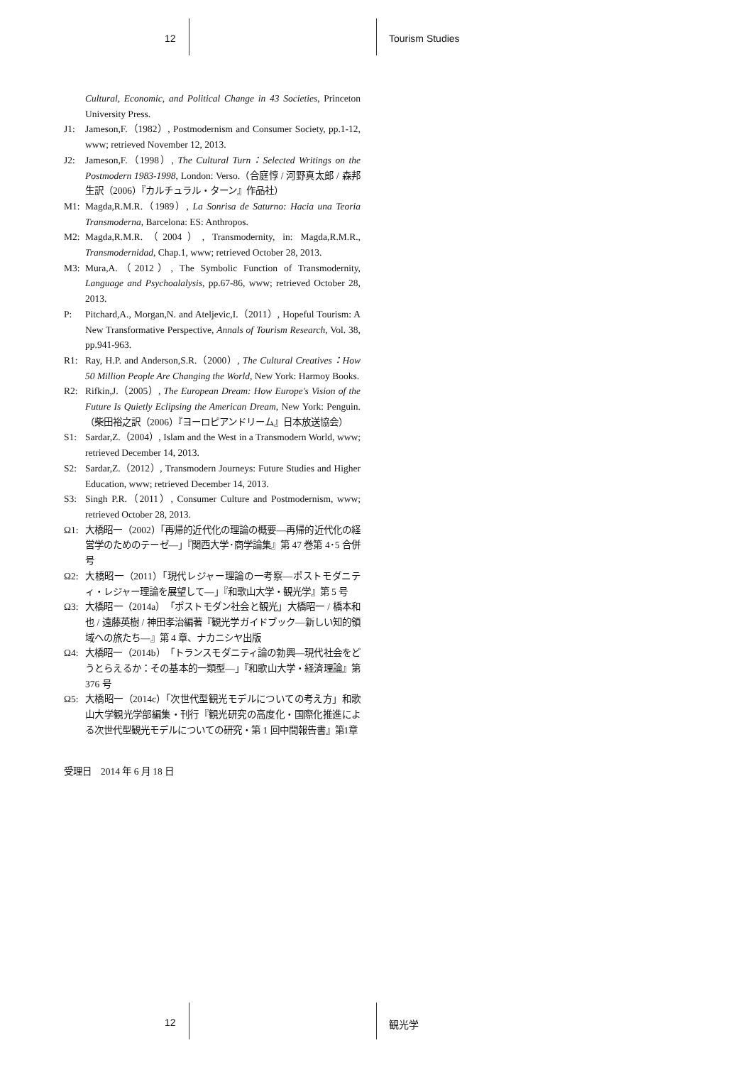12 Tourism Studies
Cultural, Economic, and Political Change in 43 Societies, Princeton University Press.
J1: Jameson,F.（1982）, Postmodernism and Consumer Society, pp.1-12, www; retrieved November 12, 2013.
J2: Jameson,F.（1998）, The Cultural Turn：Selected Writings on the Postmodern 1983-1998, London: Verso.（合庭惇 / 河野真太郎 / 森邦生訳（2006）『カルチュラル・ターン』作品社）
M1: Magda,R.M.R.（1989）, La Sonrisa de Saturno: Hacia una Teoria Transmoderna, Barcelona: ES: Anthropos.
M2: Magda,R.M.R.（2004）, Transmodernity, in: Magda,R.M.R., Transmodernidad, Chap.1, www; retrieved October 28, 2013.
M3: Mura,A.（2012）, The Symbolic Function of Transmodernity, Language and Psychoalalysis, pp.67-86, www; retrieved October 28, 2013.
P: Pitchard,A., Morgan,N. and Ateljevic,I.（2011）, Hopeful Tourism: A New Transformative Perspective, Annals of Tourism Research, Vol. 38, pp.941-963.
R1: Ray, H.P. and Anderson,S.R.（2000）, The Cultural Creatives：How 50 Million People Are Changing the World, New York: Harmoy Books.
R2: Rifkin,J.（2005）, The European Dream: How Europe's Vision of the Future Is Quietly Eclipsing the American Dream, New York: Penguin.（柴田裕之訳（2006）『ヨーロピアンドリーム』日本放送協会）
S1: Sardar,Z.（2004）, Islam and the West in a Transmodern World, www; retrieved December 14, 2013.
S2: Sardar,Z.（2012）, Transmodern Journeys: Future Studies and Higher Education, www; retrieved December 14, 2013.
S3: Singh P.R.（2011）, Consumer Culture and Postmodernism, www; retrieved October 28, 2013.
Ω1: 大橋昭一（2002）「再帰的近代化の理論の概要―再帰的近代化の経営学のためのテーゼ―」『関西大学･商学論集』第 47 巻第 4･5 合併号
Ω2: 大橋昭一（2011）「現代レジャー理論の一考察―ポストモダニティ・レジャー理論を展望して―」『和歌山大学・観光学』第 5 号
Ω3: 大橋昭一（2014a）「ポストモダン社会と観光」大橋昭一 / 橋本和也 / 遠藤英樹 / 神田孝治編著『観光学ガイドブック―新しい知的領域への旅たち―』第 4 章、ナカニシヤ出版
Ω4: 大橋昭一（2014b）「トランスモダニティ論の勃興―現代社会をどうとらえるか：その基本的一類型―」『和歌山大学・経済理論』第 376 号
Ω5: 大橋昭一（2014c）「次世代型観光モデルについての考え方」和歌山大学観光学部編集・刊行『観光研究の高度化・国際化推進による次世代型観光モデルについての研究・第 1 回中間報告書』第1章
受理日　2014 年 6 月 18 日
12 観光学